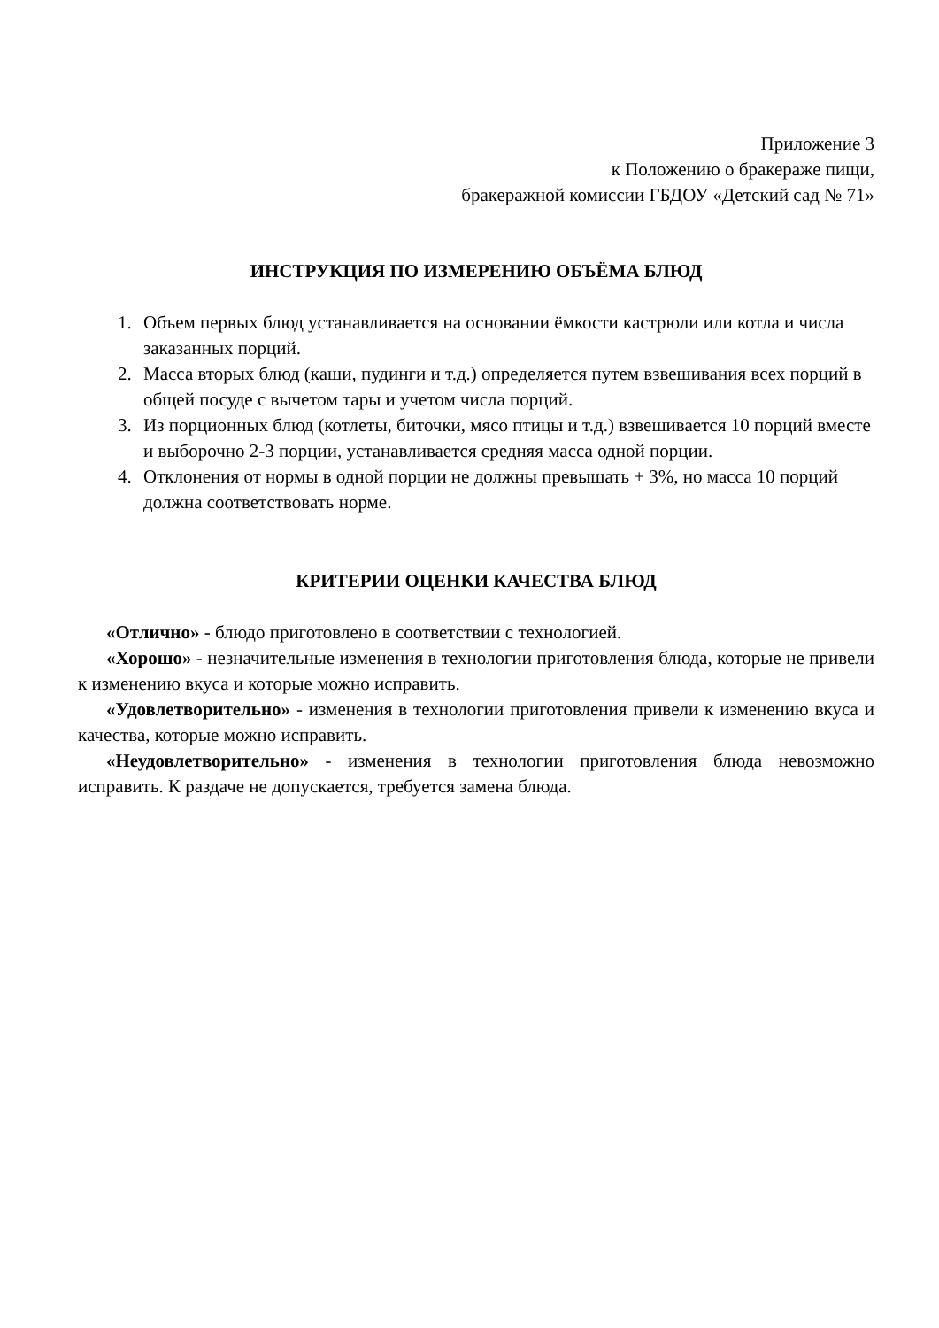Приложение 3
к Положению о бракераже пищи,
бракеражной комиссии ГБДОУ «Детский сад № 71»
ИНСТРУКЦИЯ ПО ИЗМЕРЕНИЮ ОБЪЁМА БЛЮД
1. Объем первых блюд устанавливается на основании ёмкости кастрюли или котла и числа заказанных порций.
2. Масса вторых блюд (каши, пудинги и т.д.) определяется путем взвешивания всех порций в общей посуде с вычетом тары и учетом числа порций.
3. Из порционных блюд (котлеты, биточки, мясо птицы и т.д.) взвешивается 10 порций вместе и выборочно 2-3 порции, устанавливается средняя масса одной порции.
4. Отклонения от нормы в одной порции не должны превышать + 3%, но масса 10 порций должна соответствовать норме.
КРИТЕРИИ ОЦЕНКИ КАЧЕСТВА БЛЮД
«Отлично» - блюдо приготовлено в соответствии с технологией.
«Хорошо» - незначительные изменения в технологии приготовления блюда, которые не привели к изменению вкуса и которые можно исправить.
«Удовлетворительно» - изменения в технологии приготовления привели к изменению вкуса и качества, которые можно исправить.
«Неудовлетворительно» - изменения в технологии приготовления блюда невозможно исправить. К раздаче не допускается, требуется замена блюда.